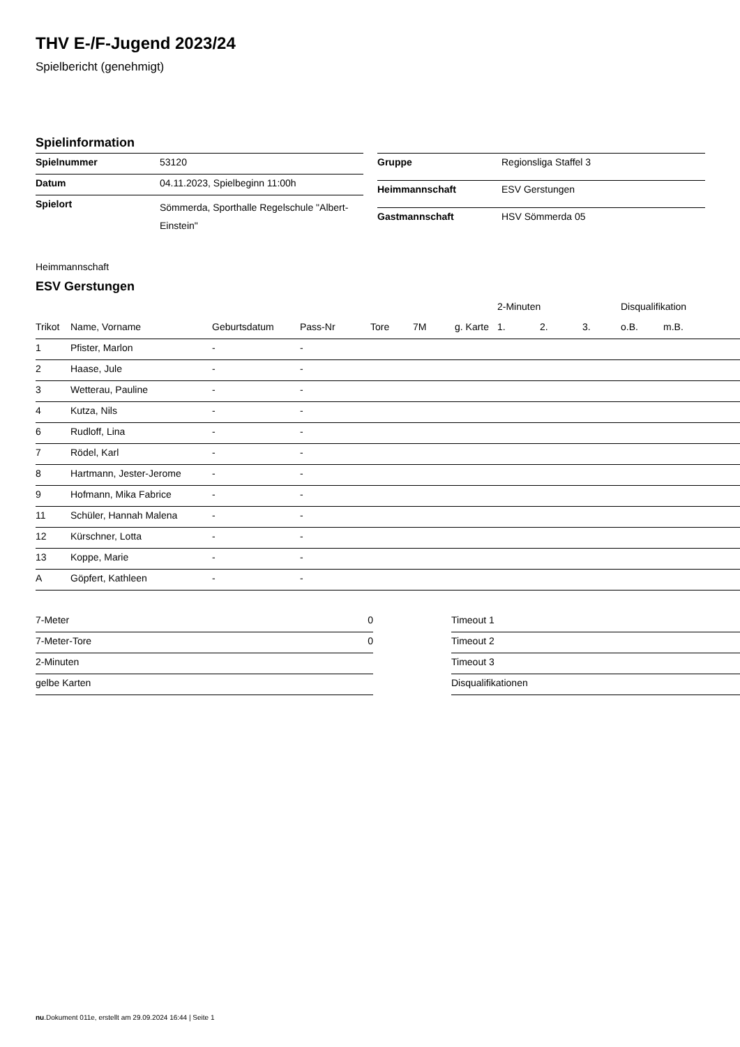THV E-/F-Jugend 2023/24
Spielbericht (genehmigt)
Spielinformation
| Spielnummer | 53120 |
| Datum | 04.11.2023, Spielbeginn 11:00h |
| Spielort | Sömmerda, Sporthalle Regelschule "Albert-Einstein" |
| Gruppe | Regionsliga Staffel 3 |
| Heimmannschaft | ESV Gerstungen |
| Gastmannschaft | HSV Sömmerda 05 |
Heimmannschaft
ESV Gerstungen
| | | | | | | | 2-Minuten | | | Disqualifikation | |
| --- | --- | --- | --- | --- | --- | --- | --- | --- | --- | --- | --- |
| Trikot | Name, Vorname | Geburtsdatum | Pass-Nr | Tore | 7M | g. Karte | 1. | 2. | 3. | o.B. | m.B. |
| 1 | Pfister, Marlon | - | - | | | | | | | | |
| 2 | Haase, Jule | - | - | | | | | | | | |
| 3 | Wetterau, Pauline | - | - | | | | | | | | |
| 4 | Kutza, Nils | - | - | | | | | | | | |
| 6 | Rudloff, Lina | - | - | | | | | | | | |
| 7 | Rödel, Karl | - | - | | | | | | | | |
| 8 | Hartmann, Jester-Jerome | - | - | | | | | | | | |
| 9 | Hofmann, Mika Fabrice | - | - | | | | | | | | |
| 11 | Schüler, Hannah Malena | - | - | | | | | | | | |
| 12 | Kürschner, Lotta | - | - | | | | | | | | |
| 13 | Koppe, Marie | - | - | | | | | | | | |
| A | Göpfert, Kathleen | - | - | | | | | | | | |
| 7-Meter | 0 |
| 7-Meter-Tore | 0 |
| 2-Minuten | |
| gelbe Karten | |
| Timeout 1 |
| Timeout 2 |
| Timeout 3 |
| Disqualifikationen |
nu.Dokument 011e, erstellt am 29.09.2024 16:44 | Seite 1